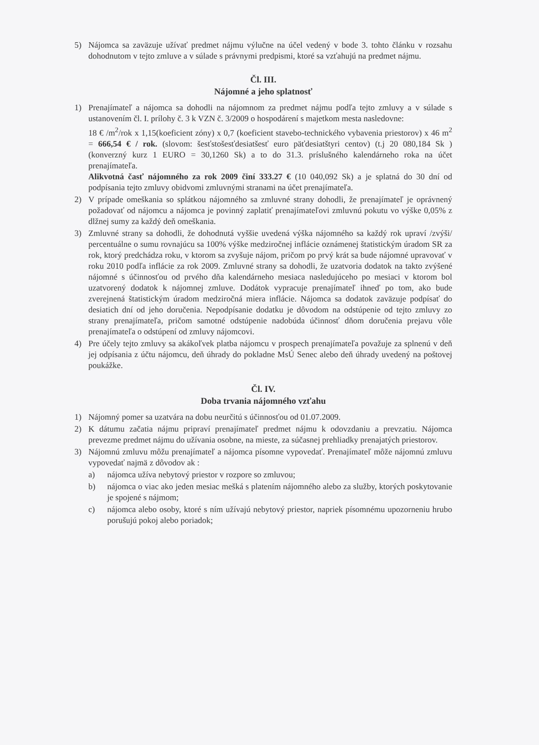5) Nájomca sa zaväzuje užívať predmet nájmu výlučne na účel vedený v bode 3. tohto článku v rozsahu dohodnutom v tejto zmluve a v súlade s právnymi predpismi, ktoré sa vzťahujú na predmet nájmu.
Čl. III.
Nájomné a jeho splatnosť
1) Prenajímateľ a nájomca sa dohodli na nájomnom za predmet nájmu podľa tejto zmluvy a v súlade s ustanovením čl. I. prílohy č. 3 k VZN č. 3/2009 o hospodárení s majetkom mesta nasledovne:
18 € /m<sup>2</sup>/rok x 1,15(koeficient zóny) x 0,7 (koeficient stavebo-technického vybavenia priestorov) x 46 m<sup>2</sup> = 666,54 € / rok. (slovom: šesťstošesťdesiatšesť euro päťdesiatštyri centov) (t.j 20 080,184 Sk ) (konverzný kurz 1 EURO = 30,1260 Sk) a to do 31.3. príslušného kalendárneho roka na účet prenajímateľa.
Alikvotná časť nájomného za rok 2009 činí 333.27 € (10 040,092 Sk) a je splatná do 30 dní od podpísania tejto zmluvy obidvomi zmluvnými stranami na účet prenajímateľa.
2) V prípade omeškania so splátkou nájomného sa zmluvné strany dohodli, že prenajímateľ je oprávnený požadovať od nájomcu a nájomca je povinný zaplatiť prenajímateľovi zmluvnú pokutu vo výške 0,05% z dlžnej sumy za každý deň omeškania.
3) Zmluvné strany sa dohodli, že dohodnutá vyššie uvedená výška nájomného sa každý rok upraví /zvýši/ percentuálne o sumu rovnajúcu sa 100% výške medziročnej inflácie oznámenej štatistickým úradom SR za rok, ktorý predchádza roku, v ktorom sa zvyšuje nájom, pričom po prvý krát sa bude nájomné upravovať v roku 2010 podľa inflácie za rok 2009. Zmluvné strany sa dohodli, že uzatvoria dodatok na takto zvýšené nájomné s účinnosťou od prvého dňa kalendárneho mesiaca nasledujúceho po mesiaci v ktorom bol uzatvorený dodatok k nájomnej zmluve. Dodátok vypracuje prenajímateľ ihneď po tom, ako bude zverejnená štatistickým úradom medziročná miera inflácie. Nájomca sa dodatok zaväzuje podpísať do desiatich dní od jeho doručenia. Nepodpísanie dodatku je dôvodom na odstúpenie od tejto zmluvy zo strany prenajímateľa, pričom samotné odstúpenie nadobúda účinnosť dňom doručenia prejavu vôle prenajímateľa o odstúpení od zmluvy nájomcovi.
4) Pre účely tejto zmluvy sa akákoľvek platba nájomcu v prospech prenajímateľa považuje za splnenú v deň jej odpísania z účtu nájomcu, deň úhrady do pokladne MsÚ Senec alebo deň úhrady uvedený na poštovej poukážke.
Čl. IV.
Doba trvania nájomného vzťahu
1) Nájomný pomer sa uzatvára na dobu neurčitú s účinnosťou od 01.07.2009.
2) K dátumu začatia nájmu pripraví prenajímateľ predmet nájmu k odovzdaniu a prevzatiu. Nájomca prevezme predmet nájmu do užívania osobne, na mieste, za súčasnej prehliadky prenajatých priestorov.
3) Nájomnú zmluvu môžu prenajímateľ a nájomca písomne vypovedať. Prenajímateľ môže nájomnú zmluvu vypovedať najmä z dôvodov ak :
a) nájomca užíva nebytový priestor v rozpore so zmluvou;
b) nájomca o viac ako jeden mesiac mešká s platením nájomného alebo za služby, ktorých poskytovanie je spojené s nájmom;
c) nájomca alebo osoby, ktoré s ním užívajú nebytový priestor, napriek písomnému upozorneniu hrubo porušujú pokoj alebo poriadok;